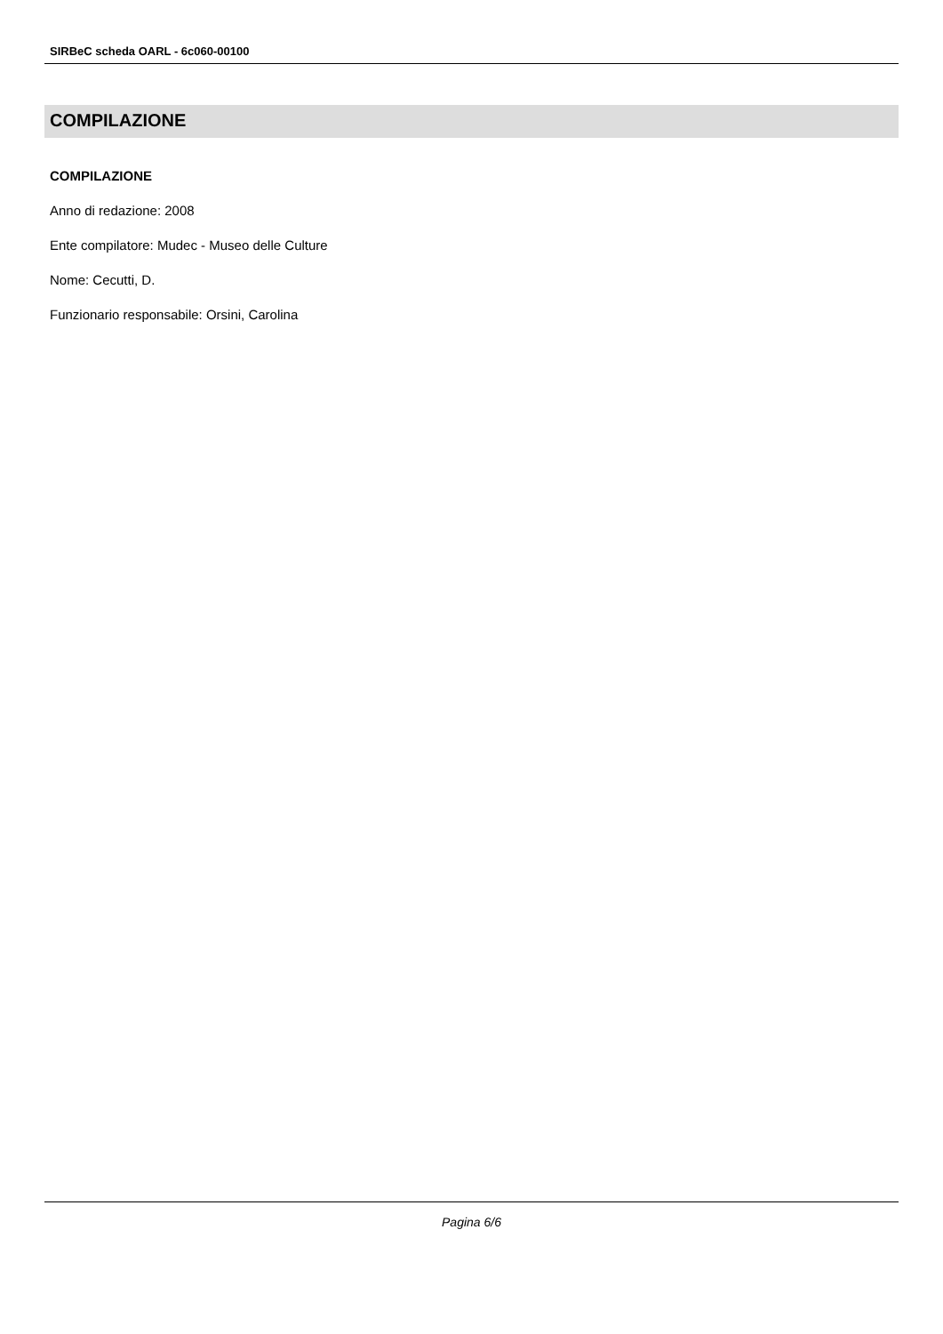SIRBeC scheda OARL - 6c060-00100
COMPILAZIONE
COMPILAZIONE
Anno di redazione: 2008
Ente compilatore: Mudec - Museo delle Culture
Nome: Cecutti, D.
Funzionario responsabile: Orsini, Carolina
Pagina 6/6